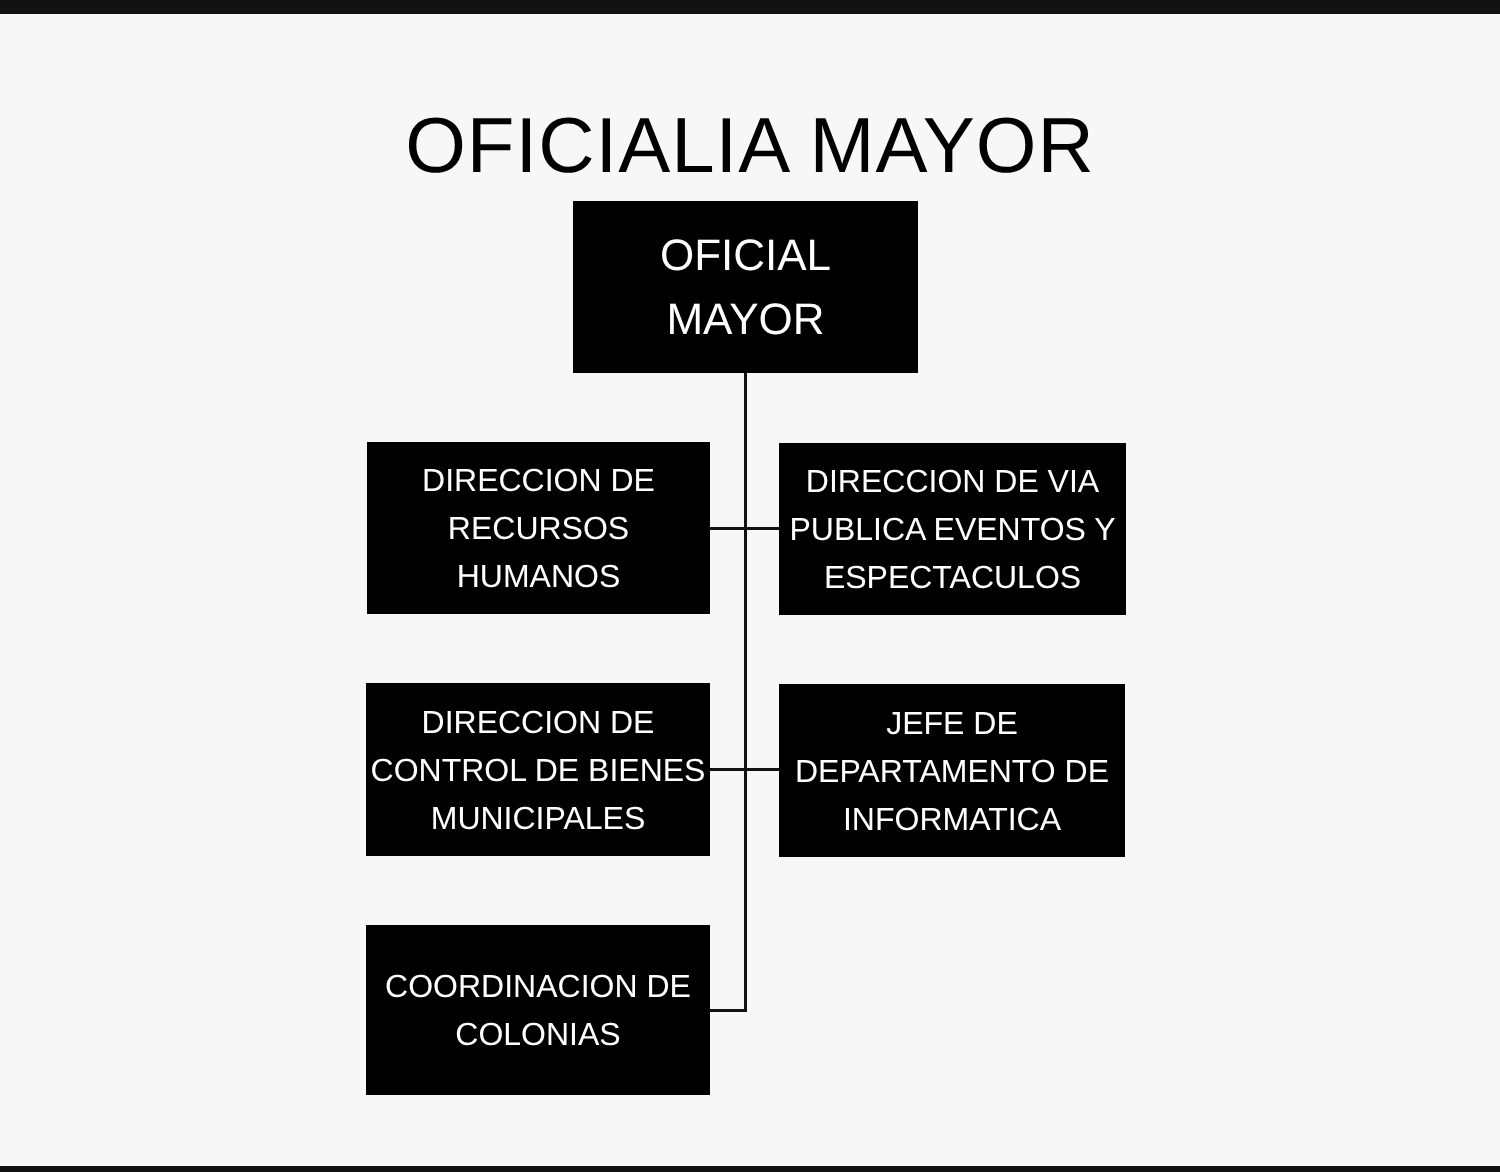OFICIALIA MAYOR
OFICIAL
MAYOR
DIRECCION DE
RECURSOS
HUMANOS
DIRECCION DE VIA
PUBLICA EVENTOS Y
ESPECTACULOS
DIRECCION DE
CONTROL DE BIENES
MUNICIPALES
JEFE DE
DEPARTAMENTO DE
INFORMATICA
COORDINACION DE
COLONIAS